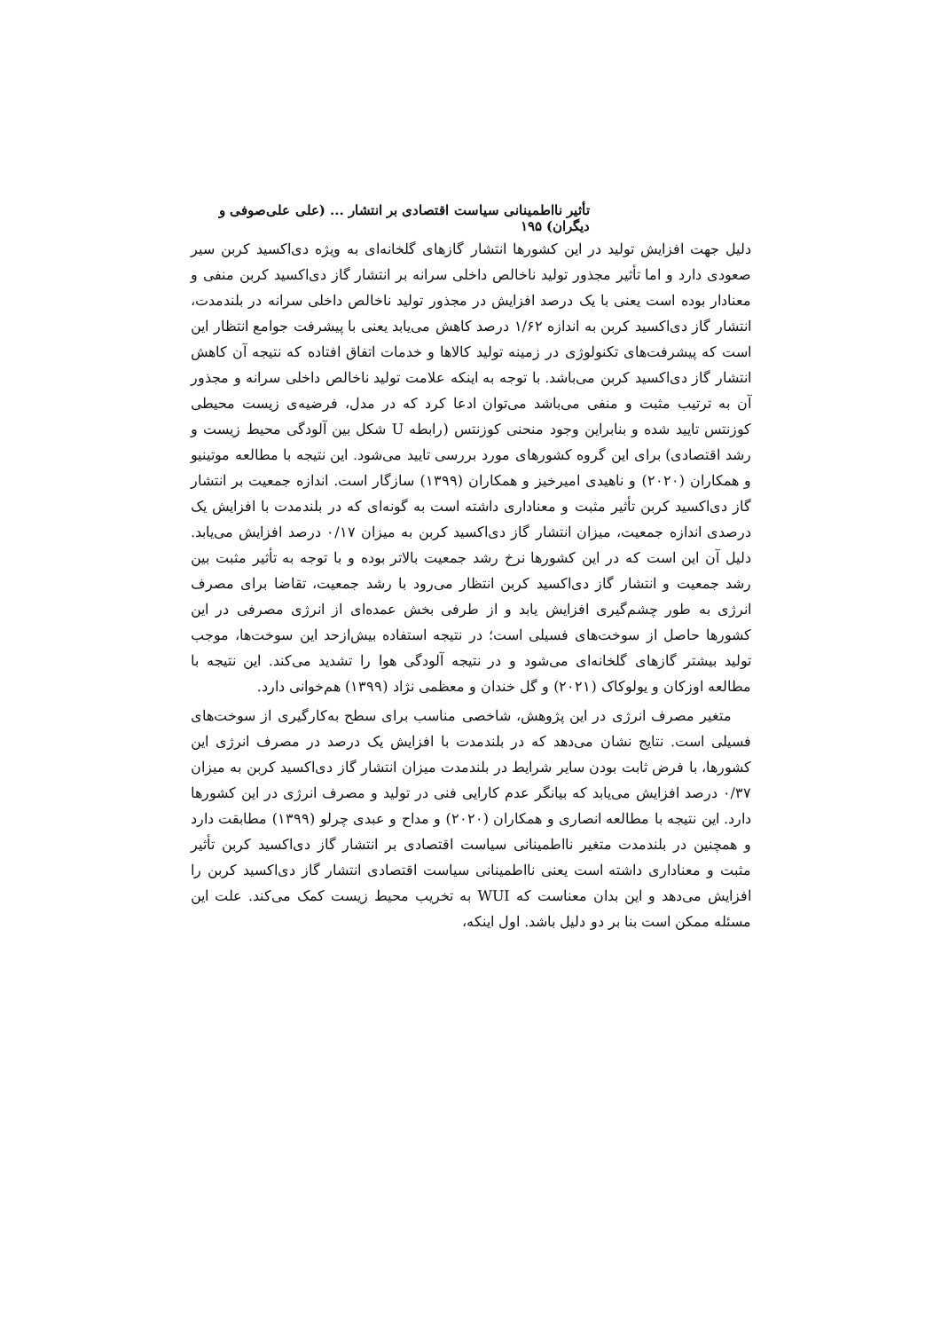تأثیر نااطمینانی سیاست اقتصادی بر انتشار ... (علی علی‌صوفی و دیگران) ۱۹۵
دلیل جهت افزایش تولید در این کشورها انتشار گازهای گلخانه‌ای به ویژه دی‌اکسید کربن سیر صعودی دارد و اما تأثیر مجذور تولید ناخالص داخلی سرانه بر انتشار گاز دی‌اکسید کربن منفی و معنادار بوده است یعنی با یک درصد افزایش در مجذور تولید ناخالص داخلی سرانه در بلندمدت، انتشار گاز دی‌اکسید کربن به اندازه ۱/۶۲ درصد کاهش می‌یابد یعنی با پیشرفت جوامع انتظار این است که پیشرفت‌های تکنولوژی در زمینه تولید کالاها و خدمات اتفاق افتاده که نتیجه آن کاهش انتشار گاز دی‌اکسید کربن می‌باشد. با توجه به اینکه علامت تولید ناخالص داخلی سرانه و مجذور آن به ترتیب مثبت و منفی می‌باشد می‌توان ادعا کرد که در مدل، فرضیه‌ی زیست محیطی کوزنتس تایید شده و بنابراین وجود منحنی کوزنتس (رابطه U شکل بین آلودگی محیط زیست و رشد اقتصادی) برای این گروه کشورهای مورد بررسی تایید می‌شود. این نتیجه با مطالعه موتینیو و همکاران (۲۰۲۰) و ناهیدی امیرخیز و همکاران (۱۳۹۹) سازگار است. اندازه جمعیت بر انتشار گاز دی‌اکسید کربن تأثیر مثبت و معناداری داشته است به گونه‌ای که در بلندمدت با افزایش یک درصدی اندازه جمعیت، میزان انتشار گاز دی‌اکسید کربن به میزان ۰/۱۷ درصد افزایش می‌یابد. دلیل آن این است که در این کشورها نرخ رشد جمعیت بالاتر بوده و با توجه به تأثیر مثبت بین رشد جمعیت و انتشار گاز دی‌اکسید کربن انتظار می‌رود با رشد جمعیت، تقاضا برای مصرف انرژی به طور چشم‌گیری افزایش یابد و از طرفی بخش عمده‌ای از انرژی مصرفی در این کشورها حاصل از سوخت‌های فسیلی است؛ در نتیجه استفاده بیش‌ازحد این سوخت‌ها، موجب تولید بیشتر گازهای گلخانه‌ای می‌شود و در نتیجه آلودگی هوا را تشدید می‌کند. این نتیجه با مطالعه اوزکان و یولوکاک (۲۰۲۱) و گل خندان و معظمی نژاد (۱۳۹۹) هم‌خوانی دارد.
متغیر مصرف انرژی در این پژوهش، شاخصی مناسب برای سطح به‌کارگیری از سوخت‌های فسیلی است. نتایج نشان می‌دهد که در بلندمدت با افزایش یک درصد در مصرف انرژی این کشورها، با فرض ثابت بودن سایر شرایط در بلندمدت میزان انتشار گاز دی‌اکسید کربن به میزان ۰/۳۷ درصد افزایش می‌یابد که بیانگر عدم کارایی فنی در تولید و مصرف انرژی در این کشورها دارد. این نتیجه با مطالعه انصاری و همکاران (۲۰۲۰) و مداح و عبدی چرلو (۱۳۹۹) مطابقت دارد و همچنین در بلندمدت متغیر نااطمینانی سیاست اقتصادی بر انتشار گاز دی‌اکسید کربن تأثیر مثبت و معناداری داشته است یعنی نااطمینانی سیاست اقتصادی انتشار گاز دی‌اکسید کربن را افزایش می‌دهد و این بدان معناست که WUI به تخریب محیط زیست کمک می‌کند. علت این مسئله ممکن است بنا بر دو دلیل باشد. اول اینکه،